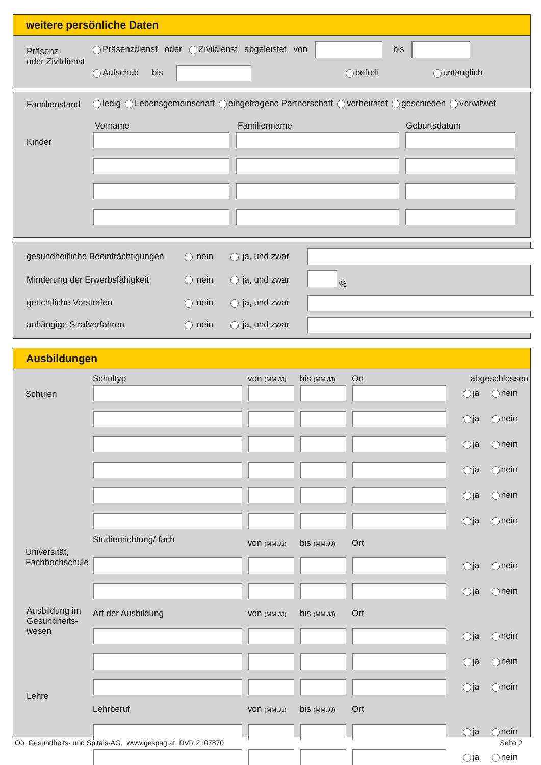weitere persönliche Daten
Präsenz-
oder Zivildienst
Präsenzdienst oder Zivildienst abgeleistet von bis
Aufschub bis befreit untauglich
Familienstand
ledig Lebensgemeinschaft eingetragene Partnerschaft verheiratet geschieden verwitwet
Vorname Familienname Geburtsdatum
Kinder
gesundheitliche Beeinträchtigungen nein ja, und zwar Minderung der Erwerbsfähigkeit nein ja, und zwar % gerichtliche Vorstrafen nein ja, und zwar anhängige Strafverfahren nein ja, und zwar
Ausbildungen
Schultyp von (MM.JJ) bis (MM.JJ) Ort abgeschlossen
Schulen
Universität,
Fachhochschule
Ausbildung im
Gesundheits-
wesen
Lehre
ja nein ja nein ja nein ja nein ja nein ja nein Studienrichtung/-fach von (MM.JJ) bis (MM.JJ) Ort ja nein ja nein Art der Ausbildung von (MM.JJ) bis (MM.JJ) Ort ja nein ja nein ja nein Lehrberuf von (MM.JJ) bis (MM.JJ) Ort ja nein ja nein
Oö. Gesundheits- und Spitals-AG, www.gespag.at, DVR 2107870 Seite 2